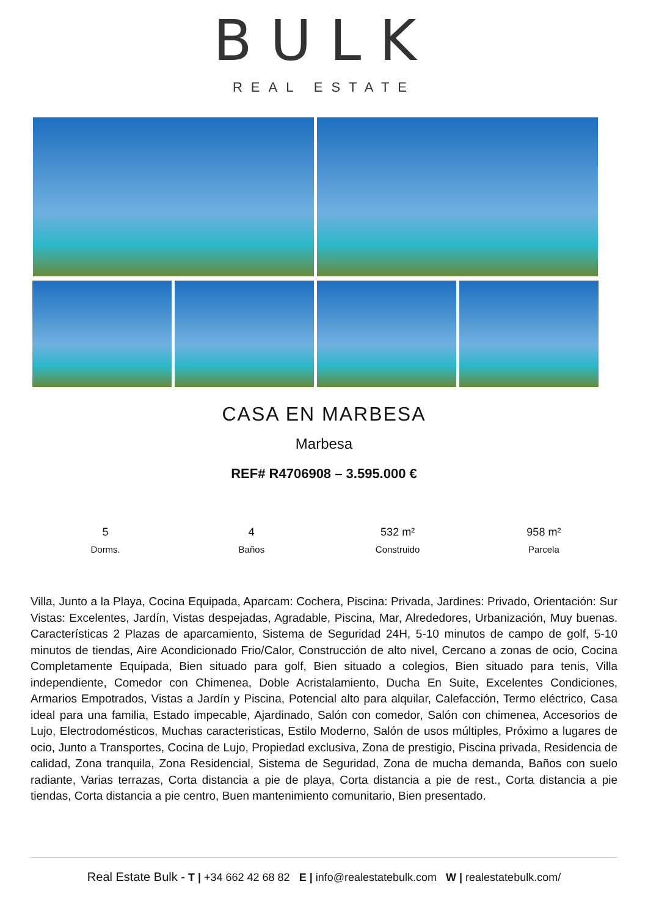BULK
REAL ESTATE
CASA EN MARBESA
Marbesa
REF# R4706908 – 3.595.000 €
5
Dorms.
4
Baños
532 m²
Construido
958 m²
Parcela
Villa, Junto a la Playa, Cocina Equipada, Aparcam: Cochera, Piscina: Privada, Jardines: Privado, Orientación: Sur Vistas: Excelentes, Jardín, Vistas despejadas, Agradable, Piscina, Mar, Alrededores, Urbanización, Muy buenas. Características 2 Plazas de aparcamiento, Sistema de Seguridad 24H, 5-10 minutos de campo de golf, 5-10 minutos de tiendas, Aire Acondicionado Frio/Calor, Construcción de alto nivel, Cercano a zonas de ocio, Cocina Completamente Equipada, Bien situado para golf, Bien situado a colegios, Bien situado para tenis, Villa independiente, Comedor con Chimenea, Doble Acristalamiento, Ducha En Suite, Excelentes Condiciones, Armarios Empotrados, Vistas a Jardín y Piscina, Potencial alto para alquilar, Calefacción, Termo eléctrico, Casa ideal para una familia, Estado impecable, Ajardinado, Salón con comedor, Salón con chimenea, Accesorios de Lujo, Electrodomésticos, Muchas caracteristicas, Estilo Moderno, Salón de usos múltiples, Próximo a lugares de ocio, Junto a Transportes, Cocina de Lujo, Propiedad exclusiva, Zona de prestigio, Piscina privada, Residencia de calidad, Zona tranquila, Zona Residencial, Sistema de Seguridad, Zona de mucha demanda, Baños con suelo radiante, Varias terrazas, Corta distancia a pie de playa, Corta distancia a pie de rest., Corta distancia a pie tiendas, Corta distancia a pie centro, Buen mantenimiento comunitario, Bien presentado.
Real Estate Bulk - T | +34 662 42 68 82 E | info@realestatebulk.com W | realestatebulk.com/